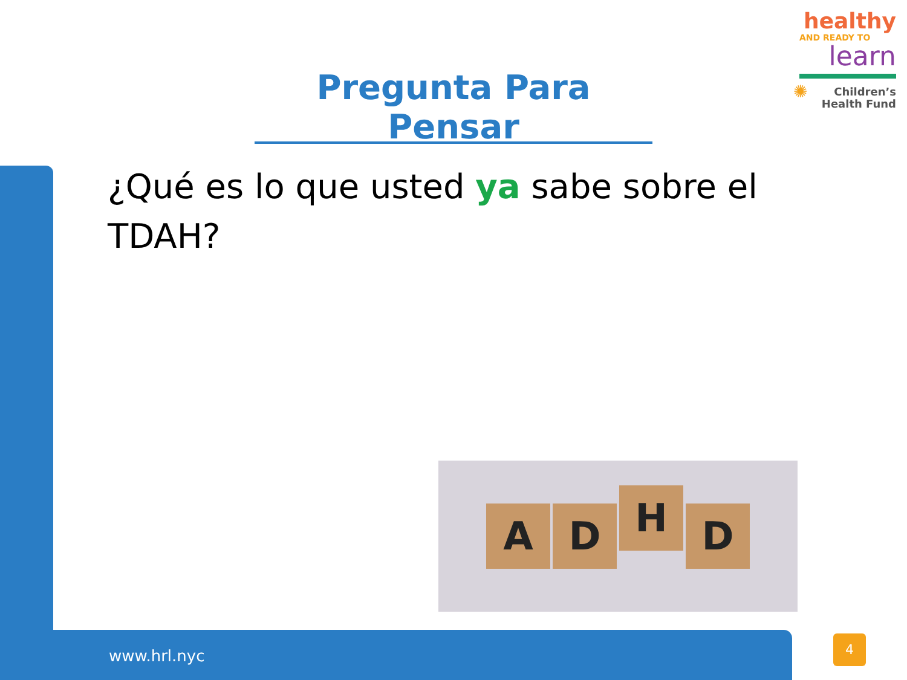healthy
AND READY TO
learn
✺ Children’s
Health Fund
Pregunta Para Pensar
¿Qué es lo que usted ya sabe sobre el TDAH?
A D H D
www.hrl.nyc
4